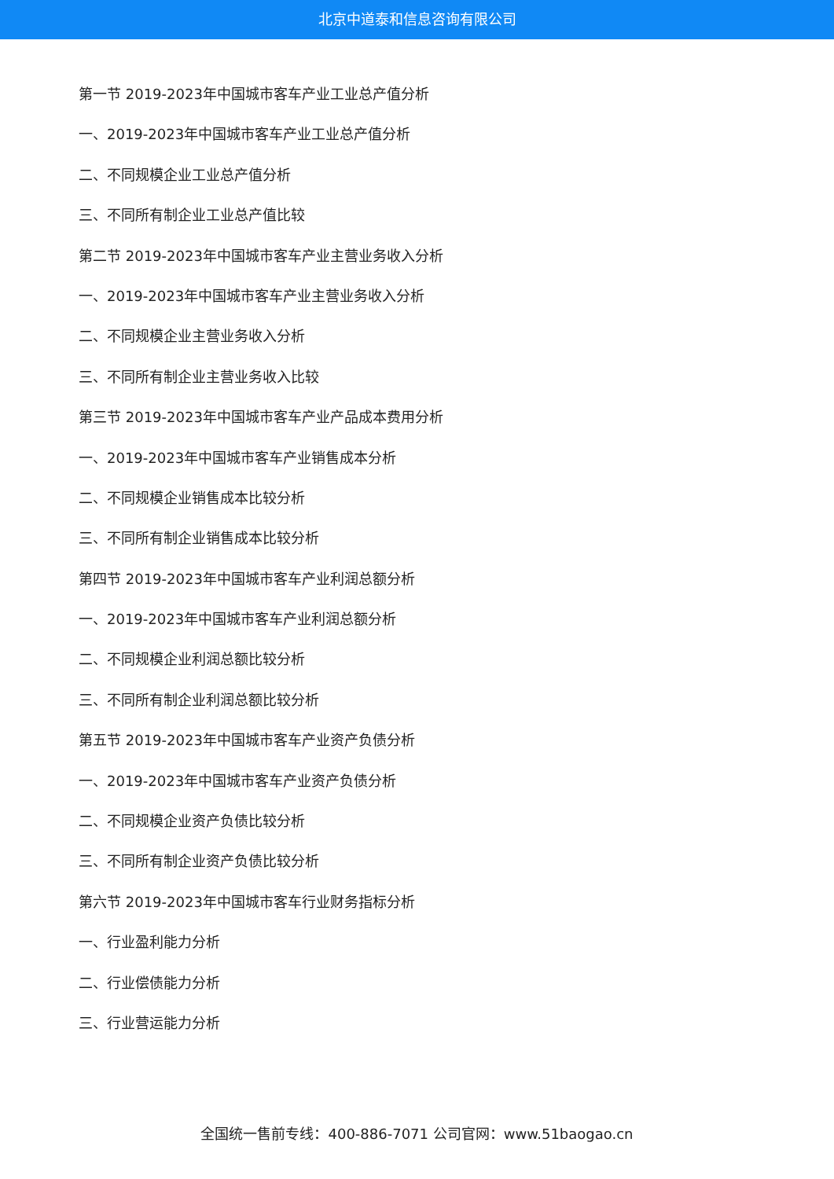北京中道泰和信息咨询有限公司
第一节 2019-2023年中国城市客车产业工业总产值分析
一、2019-2023年中国城市客车产业工业总产值分析
二、不同规模企业工业总产值分析
三、不同所有制企业工业总产值比较
第二节 2019-2023年中国城市客车产业主营业务收入分析
一、2019-2023年中国城市客车产业主营业务收入分析
二、不同规模企业主营业务收入分析
三、不同所有制企业主营业务收入比较
第三节 2019-2023年中国城市客车产业产品成本费用分析
一、2019-2023年中国城市客车产业销售成本分析
二、不同规模企业销售成本比较分析
三、不同所有制企业销售成本比较分析
第四节 2019-2023年中国城市客车产业利润总额分析
一、2019-2023年中国城市客车产业利润总额分析
二、不同规模企业利润总额比较分析
三、不同所有制企业利润总额比较分析
第五节 2019-2023年中国城市客车产业资产负债分析
一、2019-2023年中国城市客车产业资产负债分析
二、不同规模企业资产负债比较分析
三、不同所有制企业资产负债比较分析
第六节 2019-2023年中国城市客车行业财务指标分析
一、行业盈利能力分析
二、行业偿债能力分析
三、行业营运能力分析
全国统一售前专线：400-886-7071 公司官网：www.51baogao.cn